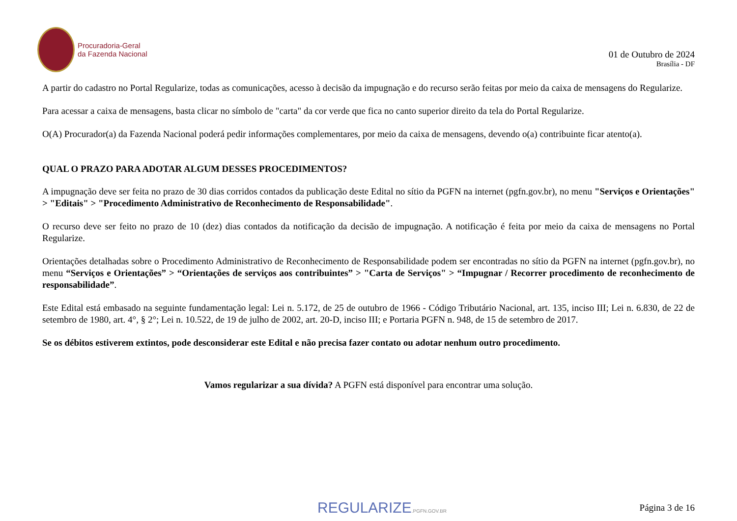Procuradoria-Geral
da Fazenda Nacional
01 de Outubro de 2024
Brasília - DF
A partir do cadastro no Portal Regularize, todas as comunicações, acesso à decisão da impugnação e do recurso serão feitas por meio da caixa de mensagens do Regularize.
Para acessar a caixa de mensagens, basta clicar no símbolo de "carta" da cor verde que fica no canto superior direito da tela do Portal Regularize.
O(A) Procurador(a) da Fazenda Nacional poderá pedir informações complementares, por meio da caixa de mensagens, devendo o(a) contribuinte ficar atento(a).
QUAL O PRAZO PARA ADOTAR ALGUM DESSES PROCEDIMENTOS?
A impugnação deve ser feita no prazo de 30 dias corridos contados da publicação deste Edital no sítio da PGFN na internet (pgfn.gov.br), no menu "Serviços e Orientações" > "Editais" > "Procedimento Administrativo de Reconhecimento de Responsabilidade".
O recurso deve ser feito no prazo de 10 (dez) dias contados da notificação da decisão de impugnação. A notificação é feita por meio da caixa de mensagens no Portal Regularize.
Orientações detalhadas sobre o Procedimento Administrativo de Reconhecimento de Responsabilidade podem ser encontradas no sítio da PGFN na internet (pgfn.gov.br), no menu “Serviços e Orientações” > “Orientações de serviços aos contribuintes” > "Carta de Serviços" > “Impugnar / Recorrer procedimento de reconhecimento de responsabilidade”.
Este Edital está embasado na seguinte fundamentação legal: Lei n. 5.172, de 25 de outubro de 1966 - Código Tributário Nacional, art. 135, inciso III; Lei n. 6.830, de 22 de setembro de 1980, art. 4°, § 2°; Lei n. 10.522, de 19 de julho de 2002, art. 20-D, inciso III; e Portaria PGFN n. 948, de 15 de setembro de 2017.
Se os débitos estiverem extintos, pode desconsiderar este Edital e não precisa fazer contato ou adotar nenhum outro procedimento.
Vamos regularizar a sua dívida? A PGFN está disponível para encontrar uma solução.
REGULARIZE.PGFN.GOV.BR Página 3 de 16